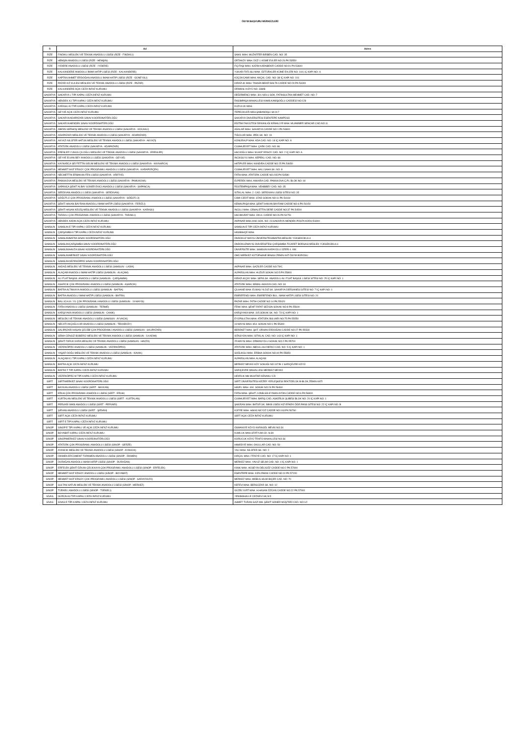ÖSYM BAŞVURU MERKEZLERİ
| İl | Ad | Adres |
| --- | --- | --- |
| RİZE | FINDIKLI MESLEKİ VE TEKNİK ANADOLU LİSESİ (RİZE - FINDIKLI) | SAHİL MAH. MUZAFFER BİRBEN CAD. NO: 35 |
| RİZE | HEMŞİN ANADOLU LİSESİ (RİZE - HEMŞİN) | ORTAKÖY MAH. DÜZ-1 KÜME EVLER NO:26 PK:53550 |
| RİZE | İYİDERE ANADOLU LİSESİ (RİZE - İYİDERE) | FIÇITAŞI MAH. KAZIM KARABEKİR CADDE NO:91 PK:53600 |
| RİZE | KALKANDERE ANADOLU İMAM HATİP LİSESİ (RİZE - KALKANDERE) | YUKARI TATLISU MAH. ÖZTÜRKLER KÜME EVLERİ NO: 10/1 İÇ KAPI NO: /1 |
| RİZE | KAPTAN AHMET ERDOĞAN ANADOLU İMAM HATİP LİSESİ (RİZE - GÜNEYSU) | KÜÇÜKCAMİİ MAH. AKÇAL CAD. NO: 38 İÇ KAPI NO: 101 |
| RİZE | PAZAR KIZ KULESİ MESLEKİ VE TEKNİK ANADOLU LİSESİ (RİZE - PAZAR) | KİRAZLIK MAH. TAHSİN BEKİR BALTA CADDE NO:29 PK:53300 |
| RİZE | KALKANDERE AÇIK CEZA İNFAZ KURUMU | ORMANLI KÖYÜ NO: 338/B |
| SAKARYA | SAKARYA L TİPİ KAPALI CEZA İNFAZ KURUMU | DEĞİRMENCİ MAH. 301 NOLU SOK. FATİHSULTAN MEHMET CAD. NO: 7 |
| SAKARYA | HENDEK K1 TİPİ KAPALI CEZA İNFAZ KURUMU | RASİMPAŞA MAHALLESİ KAMİLKAMIŞOĞLU CADDESİ NO:128 |
| SAKARYA | KARASU A2 TİPİ KAPALI CEZA İNFAZ KURUMU | KUZULUK MAH. |
| SAKARYA | GEYVE AÇIK CEZA İNFAZ KURUMU | TEPECİKLER MAH.ŞABANDİŞLİ SK.N:7 |
| SAKARYA | SAKARYA/ADAPAZARI SINAV KOORDİNATÖRLÜĞÜ | SAKARYA ÜNİVERSİTESİ ESENTEPE KAMPÜSÜ |
| SAKARYA | SAKARYA/HENDEK SINAV KOORDİNATÖRLÜĞÜ | EĞİTİM FAKÜLTESİ DEKANLIĞI KEMALİYE MAH. MUAMMER SENCAR CAD.NO.11 |
| SAKARYA | ABİDİN SERHOŞ MESLEKİ VE TEKNİK ANADOLU LİSESİ (SAKARYA - KOCAALİ) | AĞALAR MAH. SAKARYA CADDE NO:1 PK:54800 |
| SAKARYA | ADAPAZARI MESLEKİ VE TEKNİK ANADOLU LİSESİ (SAKARYA - ADAPAZARI) | TIĞCILAR MAH. İPEK SK. NO: 19 |
| SAKARYA | AKYAZI NİLÜFER HATUN MESLEKİ VE TEKNİK ANADOLU LİSESİ (SAKARYA - AKYAZI) | KONURALP MAH. ADA CAD. NO: 18 İÇ KAPI NO: A |
| SAKARYA | ATATÜRK ANADOLU LİSESİ (SAKARYA - ADAPAZARI) | CUMHURİYET MAH. ÇARK CAD. NO: 86 |
| SAKARYA | ERENLER YUNUS ÇİLOĞLU MESLEKİ VE TEKNİK ANADOLU LİSESİ (SAKARYA - ERENLER) | HACIOĞLU MAH. M.AKİF ERSOY CAD. NO: 2 İÇ KAPI NO: A |
| SAKARYA | GEYVE ELVAN BEY ANADOLU LİSESİ (SAKARYA - GEYVE) | İNCİKSUYU MAH. KEPEKLİ CAD. NO: 68 |
| SAKARYA | KAYNARCA SEYFETTİN SELİM MESLEKİ VE TEKNİK ANADOLU LİSESİ (SAKARYA - KAYNARCA) | HATİPLER MAH. KANDIRA CADDE NO:25 PK:54650 |
| SAKARYA | MEHMET AKİF ERSOY ÇOK PROGRAMLI ANADOLU LİSESİ (SAKARYA - KARAPÜRÇEK) | CUMHURİYET MAH. HALI SAHA SK. NO: 8 |
| SAKARYA | NECMETTİN ERBAKAN FEN LİSESİ (SAKARYA - ARİFİYE) | FATİH MAH. ATATÜRK CADDE NO:265 PK:54580 |
| SAKARYA | PAMUKOVA MESLEKİ VE TEKNİK ANADOLU LİSESİ (SAKARYA - PAMUKOVA) | ELPEREK MAH. ANKARA CAD. PAMUKOVA Ç.P.L BLOK NO: 60 |
| SAKARYA | SAPANCA ŞEHİT ALBAY GÜNER EKİCİ ANADOLU LİSESİ (SAKARYA - SAPANCA) | RÜSTEMPAŞA MAH. VEHBİBEY CAD. NO: 35 |
| SAKARYA | SERDİVAN ANADOLU LİSESİ (SAKARYA - SERDİVAN) | İSTİKLAL MAH. 2. CAD. SERDİVAN LİSESİ SİTESİ NO: 35 |
| SAKARYA | SÖĞÜTLÜ ÇOK PROGRAMLI ANADOLU LİSESİ (SAKARYA - SÖĞÜTLÜ) | CAMİ CEDİT MAH. STAD SOKAK NO:11 PK:54160 |
| SAKARYA | ŞEHİT HAKAN BAYRAM ANADOLU İMAM HATİP LİSESİ (SAKARYA - FERİZLİ) | KEMALPAŞA MAH. ŞEHİT HAKAN BAYRAM CADDE NO:6 PK:54150 |
| SAKARYA | ŞEHİT HASAN KELEŞ MESLEKİ VE TEKNİK ANADOLU LİSESİ (SAKARYA - KARASU) | İNCİLLİ MAH. CEMALETTİN DERE CADDE NO:37 PK:54500 |
| SAKARYA | TARAKLI ÇOK PROGRAMLI ANADOLU LİSESİ (SAKARYA - TARAKLI) | HACIMURAT MAH. OKUL CADDE NO:26 PK:54751 |
| SAKARYA | HENDEK KADIN AÇIK CEZA İNFAZ KURUMU | AKPINAR MAH.4060 SOK. NO :23 SAKARYA /HENDEK POSTA KODU:54300 |
| SAMSUN | SAMSUN E TİPİ KAPALI CEZA İNFAZ KURUMU | SAMSUN E TİPİ CEZA İNFAZ KURUMU |
| SAMSUN | ÇARŞAMBA A TİPİ KAPALI CEZA İNFAZ KURUMU | HASBAHÇE MAH. |
| SAMSUN | SAMSUN/BAFRA SINAV KOORDİNATÖRLÜĞÜ | ONDOKUZ MAYIS ÜNİVERSİTESİ/BAFRA MESLEK YÜKSEKOKULU |
| SAMSUN | SAMSUN/ÇARŞAMBA SINAV KOORDİNATÖRLÜĞÜ | ONDOKUZMAYIS ÜNİVERSİTESİ ÇARŞAMBA TİCARET BORSASI MESLEK YÜKSEKOKULU |
| SAMSUN | SAMSUN/HAVZA SINAV KOORDİNATÖRLÜĞÜ | ÜNİVERSİTE MAH. SAMSUN KARAYOLU ÜZERİ 4. KM. |
| SAMSUN | SAMSUN/MERKEZ SINAV KOORDİNATÖRLÜĞÜ | OMÜ MERKEZ KÜTÜPHANE BİNASI ZEMİN KAT ÖSYM BÜROSU |
| SAMSUN | SAMSUN/VEZİRKÖPRÜ SINAV KOORDİNATÖRLÜĞÜ | |
| SAMSUN | AKDAĞ MESLEKİ VE TEKNİK ANADOLU LİSESİ (SAMSUN - LADİK) | AKPINAR MAH. GAZİLER CADDE NO:79/C |
| SAMSUN | ALAÇAM ANADOLU İMAM HATİP LİSESİ (SAMSUN - ALAÇAM) | ALPARSLAN MAH. HUZUR SOKAK NO:5 PK:55800 |
| SAMSUN | ALİ FUAT BAŞGİL ANADOLU LİSESİ (SAMSUN - ÇARŞAMBA) | KİRAZLIKÇAY MAH. SERA SK. ANADOLU ALİ FUAT BAŞGIL LİSESİ SİTESİ NO: 25 İÇ KAPI NO: 1 |
| SAMSUN | ASARCIK ÇOK PROGRAMLI ANADOLU LİSESİ (SAMSUN - ASARCIK) | ATATÜRK MAH. KEMAL AKKAYA CAD. NO: 34 |
| SAMSUN | BAFRA ALTINKAYA ANADOLU LİSESİ (SAMSUN - BAFRA) | ÇİLHANE MAH. ELMAS YILDIZ SK. SAKARYA DERSANESİ SİTESİ NO: 7 İÇ KAPI NO: 1 |
| SAMSUN | BAFRA ANADOLU İMAM HATİP LİSESİ (SAMSUN - BAFRA) | EMİREFENDİ MAH. EMİREFENDİ BUL. İMAM HATİP LİSESİ SİTESİ NO: 24 |
| SAMSUN | BALLICA 60. YIL ÇOK PROGRAMLI ANADOLU LİSESİ (SAMSUN - 19 MAYIS) | PAZAR MAH. FATİH CADDE NO:14 PK:55420 |
| SAMSUN | FATİH ANADOLU LİSESİ (SAMSUN - TERME) | FENK MAH. ŞEHİT RIFAT SEZGİN SOKAK NO:8 PK:55600 |
| SAMSUN | KARŞIYAKA ANADOLU LİSESİ (SAMSUN - CANİK) | KARŞIYAKA MAH. 315.SOKAK SK. NO: 73 İÇ KAPI NO: 1 |
| SAMSUN | MESLEKİ VE TEKNİK ANADOLU LİSESİ (SAMSUN - AYVACIK) | EYÜPSULTAN MAH. ATATÜRK BULVARI NO:75 PK:55550 |
| SAMSUN | NECATİ AKÇAĞLILAR ANADOLU LİSESİ (SAMSUN - TEKKEKÖY) | 19 MAYIS MAH. 654. SOKAK NO:1 PK:55300 |
| SAMSUN | SALIPAZARI HASAN ÇELEBİ ÇOK PROGRAMLI ANADOLU LİSESİ (SAMSUN - SALIPAZARI) | BEREKET MAH. ŞHT. ORHAN ERDOĞAN CADDE NO:27 PK:55530 |
| SAMSUN | SEMA-CENGİZ BÜBERCİ MESLEKİ VE TEKNİK ANADOLU LİSESİ (SAMSUN - İLKADIM) | İSTASYON MAH. İSTİKLAL CAD. NO: 143 İÇ KAPI NO: 1 |
| SAMSUN | ŞEHİT FARUK KARA MESLEKİ VE TEKNİK ANADOLU LİSESİ (SAMSUN - HAVZA) | 25 MAYIS MAH. ORMANYOLU SOKAK NO:2 PK:55700 |
| SAMSUN | VEZİRKÖPRÜ ANADOLU LİSESİ (SAMSUN - VEZİRKÖPRÜ) | ATATÜRK MAH. ABDULLAH DERİCİ CAD. NO: 5 İÇ KAPI NO: 1 |
| SAMSUN | YAŞAR DOĞU MESLEKİ VE TEKNİK ANADOLU LİSESİ (SAMSUN - KAVAK) | SOĞUKSU MAH. ERBAA SOKAK NO:40 PK:55850 |
| SAMSUN | ALAÇAM K1 TİPİ KAPALI CEZA İNFAZ KURUMU | ALPARSLAN MAH. ALAÇAM |
| SAMSUN | BAFRA AÇIK CEZA İNFAZ KURUMU | MERKEZ MEVKİİ KÖY SOKAĞI NO:107/B-1 SARIÇEVRE KÖYÜ |
| SAMSUN | BAFRA T TİPİ KAPALI CEZA İNFAZ KURUMU | SARIÇEVRE MAHALLESİ MERKEZ MEVKİİ |
| SAMSUN | VEZİRKÖPRÜ M TİPİ KAPALI CEZA İNFAZ KURUMU | HIDIRLIK MH MUHTAR KENANLI CD |
| SİİRT | SİİRT/MERKEZ SINAV KOORDİNATÖRLÜĞÜ | SİİRT ÜNİVERSİTESİ KEZER YERLEŞKESİ REKTÖRLÜK B-BLOK ZEMİN KATI |
| SİİRT | BAYKAN ANADOLU LİSESİ (SİİRT - BAYKAN) | HAVEL MAH. 404. SOKAK NO:24 PK:56460 |
| SİİRT | ERUH ÇOK PROGRAMLI ANADOLU LİSESİ (SİİRT - ERUH) | FATİH MAH. ŞEHİT J.ONB.SÜLEYMAN AYDIN CADDE NO:6 PK:56800 |
| SİİRT | KURTALAN MESLEKİ VE TEKNİK ANADOLU LİSESİ (SİİRT - KURTALAN) | CUMHURİYET MAH. BARIŞ CAD. ASKERLİK ŞUBESİ BLOK NO: 20 İÇ KAPI NO: 1 |
| SİİRT | PERVARİ İMKB ANADOLU LİSESİ (SİİRT - PERVARİ) | ŞAKİRAN MAH. BATUR SK. İMKB LİSESİ KIZ-ERKEK ÖĞR.PANS SİTESİ NO: 22 İÇ KAPI NO: B |
| SİİRT | ŞİRVAN ANADOLU LİSESİ (SİİRT - ŞİRVAN) | KÜFRE MAH. HAKKI AKYÜZ CADDE NO:163 PK:56760 |
| SİİRT | SİİRT AÇIK CEZA İNFAZ KURUMU | SİİRT AÇIK CEZA İNFAZ KURUMU |
| SİİRT | SİİRT E TİPİ KAPALI CEZA İNFAZ KURUMU | |
| SİNOP | SİNOP E TİPİ KAPALI VE AÇIK CEZA İNFAZ KURUMU | OSMANİYE KÖYÜ KARAGÖL MEVKİ NO:34 |
| SİNOP | BOYABAT KAPALI CEZA İNFAZ KURUMU | KUMLUK MAH.STATYUM CD .N:39 |
| SİNOP | SİNOP/MERKEZ SINAV KOORDİNATÖRLÜĞÜ | KORUCUK KÖYÜ TRAFO MAHALLESİ NO:36 |
| SİNOP | ATATÜRK ÇOK PROGRAMLI ANADOLU LİSESİ (SİNOP - GERZE) | HAMİDİYE MAH. OKULLAR CAD. NO: 50 |
| SİNOP | AYANCIK MESLEKİ VE TEKNİK ANADOLU LİSESİ (SİNOP - AYANCIK) | YALI MAH. NİLÜFER SK. NO: 2 |
| SİNOP | DİKMEN ERCÜMENT TÜRKMEN ANADOLU LİSESİ (SİNOP - DİKMEN) | KIRÇAL MAH. İTFAİYE CAD. NO: 17 İÇ KAPI NO: 1 |
| SİNOP | DURAĞAN ANADOLU İMAM HATİP LİSESİ (SİNOP - DURAĞAN) | MERKEZ MAH. YAVUZ SELİM CAD. NO: 4 İÇ KAPI NO: 1 |
| SİNOP | ERFELEK ŞEHİT ÖZKAN ÇELİKKAYA ÇOK PROGRAMLI ANADOLU LİSESİ (SİNOP - ERFELEK) | KINIK MAH. HÜSEYİN DELİGÖZ CADDE NO:2 PK:57800 |
| SİNOP | MEHMET AKİF ERSOY ANADOLU LİSESİ (SİNOP - BOYABAT) | ESENTEPE MAH. KIZILIRMAK CADDE NO:10 PK:57200 |
| SİNOP | MEHMET AKİF ERSOY ÇOK PROGRAMLI ANADOLU LİSESİ (SİNOP - SARAYDÜZÜ) | MERKEZ MAH. MEBUS HİLMİ BİÇER CAD. NO: 70 |
| SİNOP | SULTAN HATUN MESLEKİ VE TEKNİK ANADOLU LİSESİ (SİNOP - MERKEZ) | KEFEVİ MAH. BERGÜZAR SK. NO: 12 |
| SİNOP | TÜRKELİ ANADOLU LİSESİ (SİNOP - TÜRKELİ) | GÜZELYURT MAH. H.HASAN ÖZCAN CADDE NO:22 PK:57900 |
| SİVAS | GÜRÜN A3 TİPİ KAPALI CEZA İNFAZ KURUMU | YENİMAHALLE CEZAEVİ SK.N:5 |
| SİVAS | SİVAS E TİPİ KAPALI CEZA İNFAZ KURUMU | AHMET TURAN GAZİ MH. ŞEHİT SONER MÜŞTERİ CAD. NO:1/2 |